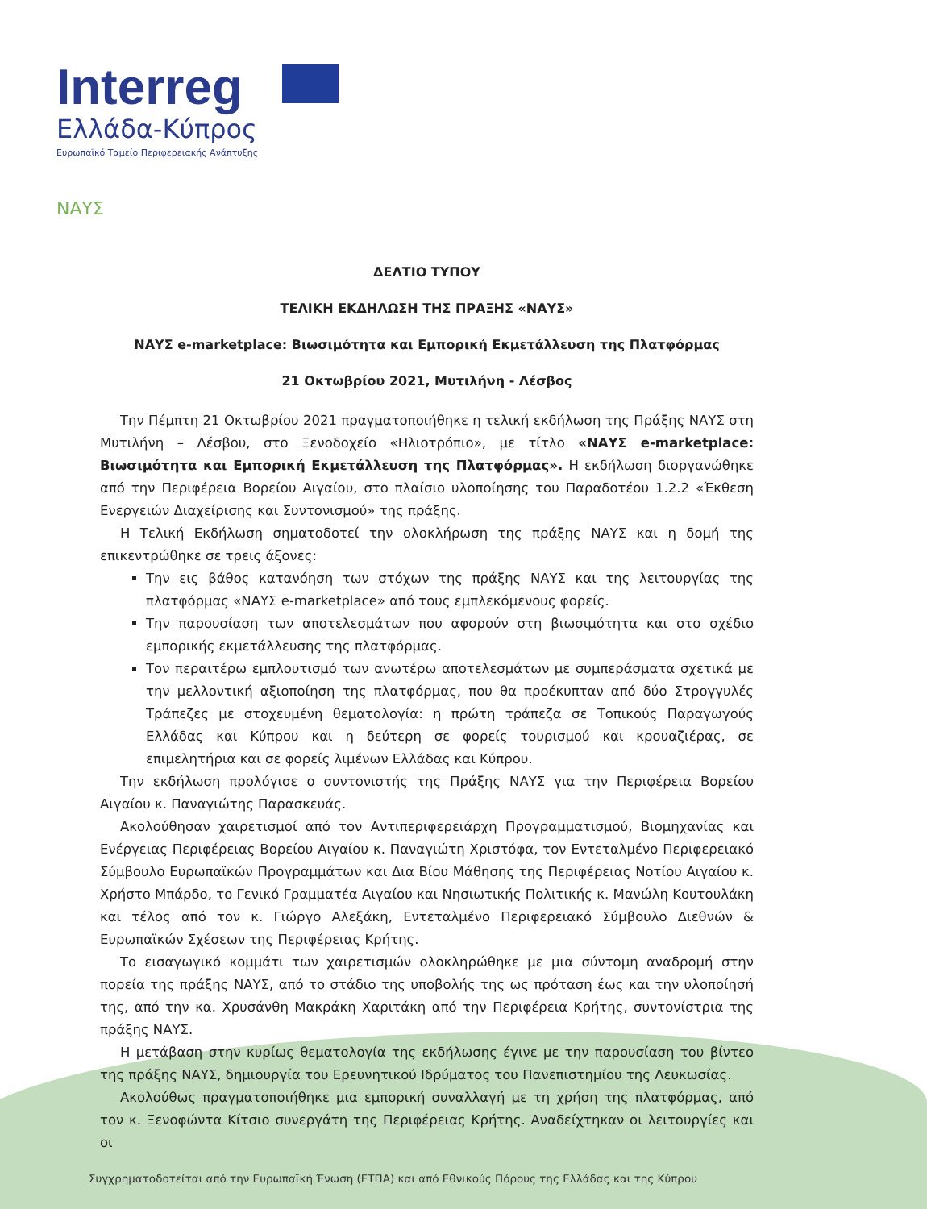Interreg
Ελλάδα-Κύπρος
Ευρωπαϊκό Ταμείο Περιφερειακής Ανάπτυξης
ΝΑΥΣ
ΔΕΛΤΙΟ ΤΥΠΟΥ
ΤΕΛΙΚΗ ΕΚΔΗΛΩΣΗ ΤΗΣ ΠΡΑΞΗΣ «ΝΑΥΣ»
ΝΑΥΣ e-marketplace: Βιωσιμότητα και Εμπορική Εκμετάλλευση της Πλατφόρμας
21 Οκτωβρίου 2021, Μυτιλήνη - Λέσβος
Την Πέμπτη 21 Οκτωβρίου 2021 πραγματοποιήθηκε η τελική εκδήλωση της Πράξης ΝΑΥΣ στη Μυτιλήνη – Λέσβου, στο Ξενοδοχείο «Ηλιοτρόπιο», με τίτλο «ΝΑΥΣ e-marketplace: Βιωσιμότητα και Εμπορική Εκμετάλλευση της Πλατφόρμας». Η εκδήλωση διοργανώθηκε από την Περιφέρεια Βορείου Αιγαίου, στο πλαίσιο υλοποίησης του Παραδοτέου 1.2.2 «Έκθεση Ενεργειών Διαχείρισης και Συντονισμού» της πράξης.
Η Τελική Εκδήλωση σηματοδοτεί την ολοκλήρωση της πράξης ΝΑΥΣ και η δομή της επικεντρώθηκε σε τρεις άξονες:
Την εις βάθος κατανόηση των στόχων της πράξης ΝΑΥΣ και της λειτουργίας της πλατφόρμας «ΝΑΥΣ e-marketplace» από τους εμπλεκόμενους φορείς.
Την παρουσίαση των αποτελεσμάτων που αφορούν στη βιωσιμότητα και στο σχέδιο εμπορικής εκμετάλλευσης της πλατφόρμας.
Τον περαιτέρω εμπλουτισμό των ανωτέρω αποτελεσμάτων με συμπεράσματα σχετικά με την μελλοντική αξιοποίηση της πλατφόρμας, που θα προέκυπταν από δύο Στρογγυλές Τράπεζες με στοχευμένη θεματολογία: η πρώτη τράπεζα σε Τοπικούς Παραγωγούς Ελλάδας και Κύπρου και η δεύτερη σε φορείς τουρισμού και κρουαζιέρας, σε επιμελητήρια και σε φορείς λιμένων Ελλάδας και Κύπρου.
Την εκδήλωση προλόγισε ο συντονιστής της Πράξης ΝΑΥΣ για την Περιφέρεια Βορείου Αιγαίου κ. Παναγιώτης Παρασκευάς.
Ακολούθησαν χαιρετισμοί από τον Αντιπεριφερειάρχη Προγραμματισμού, Βιομηχανίας και Ενέργειας Περιφέρειας Βορείου Αιγαίου κ. Παναγιώτη Χριστόφα, τον Εντεταλμένο Περιφερειακό Σύμβουλο Ευρωπαϊκών Προγραμμάτων και Δια Βίου Μάθησης της Περιφέρειας Νοτίου Αιγαίου κ. Χρήστο Μπάρδο, το Γενικό Γραμματέα Αιγαίου και Νησιωτικής Πολιτικής κ. Μανώλη Κουτουλάκη και τέλος από τον κ. Γιώργο Αλεξάκη, Εντεταλμένο Περιφερειακό Σύμβουλο Διεθνών & Ευρωπαϊκών Σχέσεων της Περιφέρειας Κρήτης.
Το εισαγωγικό κομμάτι των χαιρετισμών ολοκληρώθηκε με μια σύντομη αναδρομή στην πορεία της πράξης ΝΑΥΣ, από το στάδιο της υποβολής της ως πρόταση έως και την υλοποίησή της, από την κα. Χρυσάνθη Μακράκη Χαριτάκη από την Περιφέρεια Κρήτης, συντονίστρια της πράξης ΝΑΥΣ.
Η μετάβαση στην κυρίως θεματολογία της εκδήλωσης έγινε με την παρουσίαση του βίντεο της πράξης ΝΑΥΣ, δημιουργία του Ερευνητικού Ιδρύματος του Πανεπιστημίου της Λευκωσίας.
Ακολούθως πραγματοποιήθηκε μια εμπορική συναλλαγή με τη χρήση της πλατφόρμας, από τον κ. Ξενοφώντα Κίτσιο συνεργάτη της Περιφέρειας Κρήτης. Αναδείχτηκαν οι λειτουργίες και οι
Συγχρηματοδοτείται από την Ευρωπαϊκή Ένωση (ΕΤΠΑ) και από Εθνικούς Πόρους της Ελλάδας και της Κύπρου